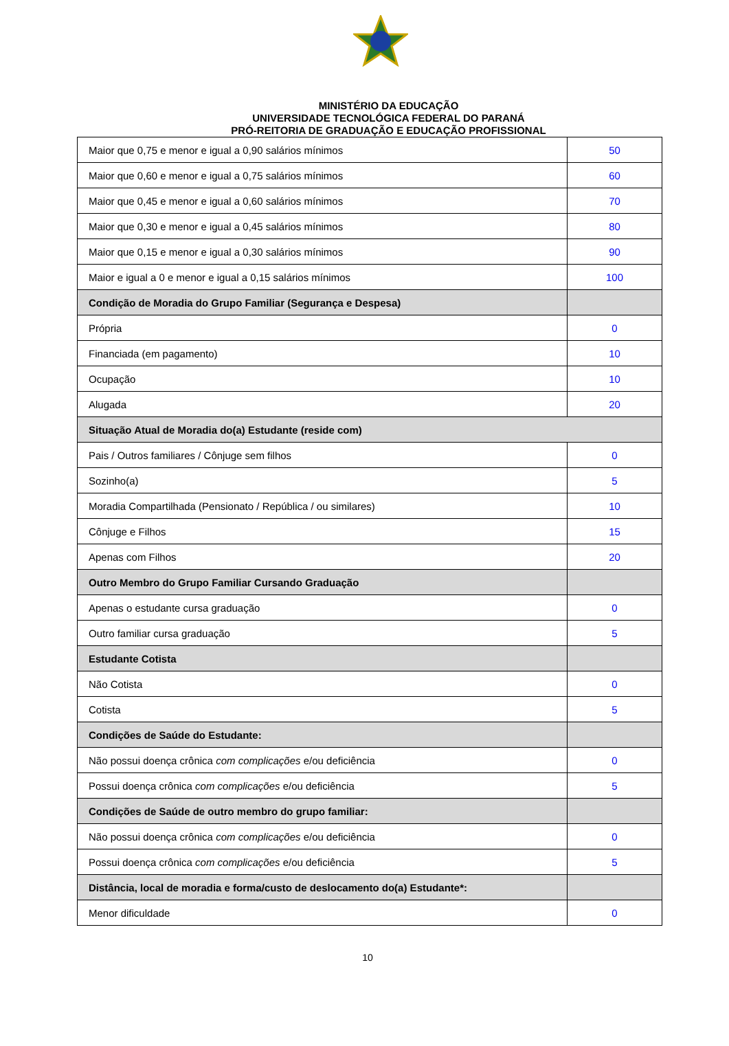MINISTÉRIO DA EDUCAÇÃO
UNIVERSIDADE TECNOLÓGICA FEDERAL DO PARANÁ
PRÓ-REITORIA DE GRADUAÇÃO E EDUCAÇÃO PROFISSIONAL
| Maior que 0,75 e menor e igual a 0,90 salários mínimos | 50 |
| Maior que 0,60 e menor e igual a 0,75 salários mínimos | 60 |
| Maior que 0,45 e menor e igual a 0,60 salários mínimos | 70 |
| Maior que 0,30 e menor e igual a 0,45 salários mínimos | 80 |
| Maior que 0,15 e menor e igual a 0,30 salários mínimos | 90 |
| Maior e igual a 0 e menor e igual a 0,15 salários mínimos | 100 |
| Condição de Moradia do Grupo Familiar (Segurança e Despesa) | |
| Própria | 0 |
| Financiada (em pagamento) | 10 |
| Ocupação | 10 |
| Alugada | 20 |
| Situação Atual de Moradia do(a) Estudante (reside com) | |
| Pais / Outros familiares / Cônjuge sem filhos | 0 |
| Sozinho(a) | 5 |
| Moradia Compartilhada (Pensionato / República / ou similares) | 10 |
| Cônjuge e Filhos | 15 |
| Apenas com Filhos | 20 |
| Outro Membro do Grupo Familiar Cursando Graduação | |
| Apenas o estudante cursa graduação | 0 |
| Outro familiar cursa graduação | 5 |
| Estudante Cotista | |
| Não Cotista | 0 |
| Cotista | 5 |
| Condições de Saúde do Estudante: | |
| Não possui doença crônica com complicações e/ou deficiência | 0 |
| Possui doença crônica com complicações e/ou deficiência | 5 |
| Condições de Saúde de outro membro do grupo familiar: | |
| Não possui doença crônica com complicações e/ou deficiência | 0 |
| Possui doença crônica com complicações e/ou deficiência | 5 |
| Distância, local de moradia e forma/custo de deslocamento do(a) Estudante*: | |
| Menor dificuldade | 0 |
10